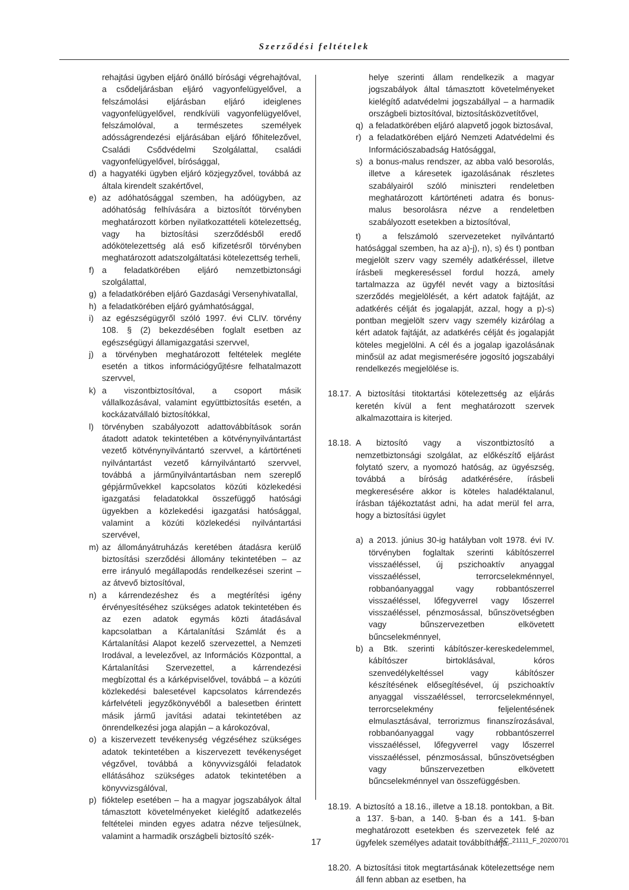Szerződési feltételek
rehajtási ügyben eljáró önálló bírósági végrehajtóval, a csődeljárásban eljáró vagyonfelügyelővel, a felszámolási eljárásban eljáró ideiglenes vagyonfelügyelővel, rendkívüli vagyonfelügyelővel, felszámolóval, a természetes személyek adósságrendezési eljárásában eljáró főhitelezővel, Családi Csődvédelmi Szolgálattal, családi vagyonfelügyelővel, bírósággal,
d) a hagyatéki ügyben eljáró közjegyzővel, továbbá az általa kirendelt szakértővel,
e) az adóhatósággal szemben, ha adóügyben, az adóhatóság felhívására a biztosítót törvényben meghatározott körben nyilatkozattételi kötelezettség, vagy ha biztosítási szerződésből eredő adókötelezettség alá eső kifizetésről törvényben meghatározott adatszolgáltatási kötelezettség terheli,
f) a feladatkörében eljáró nemzetbiztonsági szolgálattal,
g) a feladatkörében eljáró Gazdasági Versenyhivatallal,
h) a feladatkörében eljáró gyámhatósággal,
i) az egészségügyről szóló 1997. évi CLIV. törvény 108. § (2) bekezdésében foglalt esetben az egészségügyi államigazgatási szervvel,
j) a törvényben meghatározott feltételek megléte esetén a titkos információgyűjtésre felhatalmazott szervvel,
k) a viszontbiztosítóval, a csoport másik vállalkozásával, valamint együttbiztosítás esetén, a kockázatvállaló biztosítókkal,
l) törvényben szabályozott adattovábbítások során átadott adatok tekintetében a kötvénynyilvántartást vezető kötvénynyilvántartó szervvel, a kártörténeti nyilvántartást vezető kárnyilvántartó szervvel, továbbá a járműnyilvántartásban nem szereplő gépjárművekkel kapcsolatos közúti közlekedési igazgatási feladatokkal összefüggő hatósági ügyekben a közlekedési igazgatási hatósággal, valamint a közúti közlekedési nyilvántartási szervével,
m) az állományátruházás keretében átadásra kerülő biztosítási szerződési állomány tekintetében – az erre irányuló megállapodás rendelkezései szerint – az átvevő biztosítóval,
n) a kárrendezéshez és a megtérítési igény érvényesítéséhez szükséges adatok tekintetében és az ezen adatok egymás közti átadásával kapcsolatban a Kártalanítási Számlát és a Kártalanítási Alapot kezelő szervezettel, a Nemzeti Irodával, a levelezővel, az Információs Központtal, a Kártalanítási Szervezettel, a kárrendezési megbízottal és a kárképviselővel, továbbá – a közúti közlekedési balesetével kapcsolatos kárrendezés kárfelvételi jegyzőkönyvéből a balesetben érintett másik jármű javítási adatai tekintetében az önrendelkezési joga alapján – a károkozóval,
o) a kiszervezett tevékenység végzéséhez szükséges adatok tekintetében a kiszervezett tevékenységet végzővel, továbbá a könyvvizsgálói feladatok ellátásához szükséges adatok tekintetében a könyvvizsgálóval,
p) fióktelep esetében – ha a magyar jogszabályok által támasztott követelményeket kielégítő adatkezelés feltételei minden egyes adatra nézve teljesülnek, valamint a harmadik országbeli biztosító szék-
helye szerinti állam rendelkezik a magyar jogszabályok által támasztott követelményeket kielégítő adatvédelmi jogszabállyal – a harmadik országbeli biztosítóval, biztosításközvetítővel,
q) a feladatkörében eljáró alapvető jogok biztosával,
r) a feladatkörében eljáró Nemzeti Adatvédelmi és Információszabadság Hatósággal,
s) a bonus-malus rendszer, az abba való besorolás, illetve a káresetek igazolásának részletes szabályairól szóló miniszteri rendeletben meghatározott kártörténeti adatra és bonus-malus besorolásra nézve a rendeletben szabályozott esetekben a biztosítóval,
t) a felszámoló szervezeteket nyilvántartó hatósággal szemben, ha az a)-j), n), s) és t) pontban megjelölt szerv vagy személy adatkéréssel, illetve írásbeli megkereséssel fordul hozzá, amely tartalmazza az ügyfél nevét vagy a biztosítási szerződés megjelölését, a kért adatok fajtáját, az adatkérés célját és jogalapját, azzal, hogy a p)-s) pontban megjelölt szerv vagy személy kizárólag a kért adatok fajtáját, az adatkérés célját és jogalapját köteles megjelölni. A cél és a jogalap igazolásának minősül az adat megismerésére jogosító jogszabályi rendelkezés megjelölése is.
18.17. A biztosítási titoktartási kötelezettség az eljárás keretén kívül a fent meghatározott szervek alkalmazottaira is kiterjed.
18.18. A biztosító vagy a viszontbiztosító a nemzetbiztonsági szolgálat, az előkészítő eljárást folytató szerv, a nyomozó hatóság, az ügyészség, továbbá a bíróság adatkérésére, írásbeli megkeresésére akkor is köteles haladéktalanul, írásban tájékoztatást adni, ha adat merül fel arra, hogy a biztosítási ügylet
a) a 2013. június 30-ig hatályban volt 1978. évi IV. törvényben foglaltak szerinti kábítószerrel visszaéléssel, új pszichoaktív anyaggal visszaéléssel, terrorcselekménnyel, robbanóanyaggal vagy robbantószerrel visszaéléssel, lőfegyverrel vagy lőszerrel visszaéléssel, pénzmosással, bűnszövetségben vagy bűnszervezetben elkövetett bűncselekménnyel,
b) a Btk. szerinti kábítószer-kereskedelemmel, kábítószer birtoklásával, kóros szenvedélykeltéssel vagy kábítószer készítésének elősegítésével, új pszichoaktív anyaggal visszaéléssel, terrorcselekménnyel, terrorcselekmény feljelentésének elmulasztásával, terrorizmus finanszírozásával, robbanóanyaggal vagy robbantószerrel visszaéléssel, lőfegyverrel vagy lőszerrel visszaéléssel, pénzmosással, bűnszövetségben vagy bűnszervezetben elkövetett bűncselekménnyel van összefüggésben.
18.19. A biztosító a 18.16., illetve a 18.18. pontokban, a Bit. a 137. §-ban, a 140. §-ban és a 141. §-ban meghatározott esetekben és szervezetek felé az ügyfelek személyes adatait továbbíthatja.
18.20. A biztosítási titok megtartásának kötelezettsége nem áll fenn abban az esetben, ha
17 LSC_21111_F_20200701